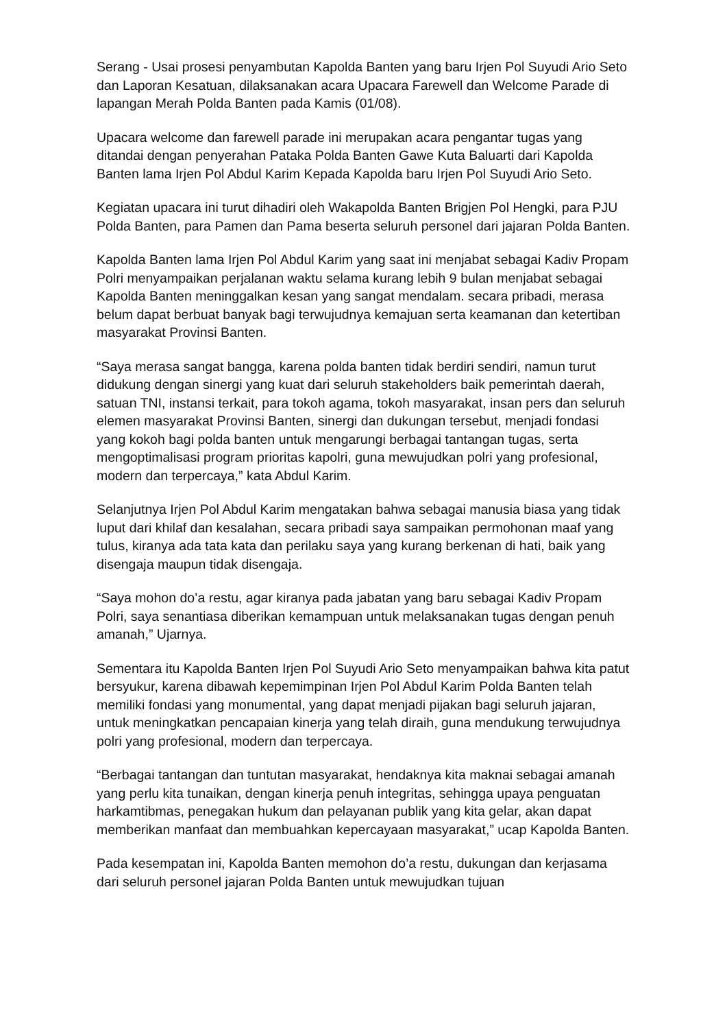Serang - Usai prosesi penyambutan Kapolda Banten yang baru Irjen Pol Suyudi Ario Seto dan Laporan Kesatuan, dilaksanakan acara Upacara Farewell dan Welcome Parade di lapangan Merah Polda Banten pada Kamis (01/08).
Upacara welcome dan farewell parade ini merupakan acara pengantar tugas yang ditandai dengan penyerahan Pataka Polda Banten Gawe Kuta Baluarti dari Kapolda Banten lama Irjen Pol Abdul Karim Kepada Kapolda baru Irjen Pol Suyudi Ario Seto.
Kegiatan upacara ini turut dihadiri oleh Wakapolda Banten Brigjen Pol Hengki, para PJU Polda Banten, para Pamen dan Pama beserta seluruh personel dari jajaran Polda Banten.
Kapolda Banten lama Irjen Pol Abdul Karim yang saat ini menjabat sebagai Kadiv Propam Polri menyampaikan perjalanan waktu selama kurang lebih 9 bulan menjabat sebagai Kapolda Banten meninggalkan kesan yang sangat mendalam. secara pribadi, merasa belum dapat berbuat banyak bagi terwujudnya kemajuan serta keamanan dan ketertiban masyarakat Provinsi Banten.
“Saya merasa sangat bangga, karena polda banten tidak berdiri sendiri, namun turut didukung dengan sinergi yang kuat dari seluruh stakeholders baik pemerintah daerah, satuan TNI, instansi terkait, para tokoh agama, tokoh masyarakat, insan pers dan seluruh elemen masyarakat Provinsi Banten, sinergi dan dukungan tersebut, menjadi fondasi yang kokoh bagi polda banten untuk mengarungi berbagai tantangan tugas, serta mengoptimalisasi program prioritas kapolri, guna mewujudkan polri yang profesional, modern dan terpercaya,” kata Abdul Karim.
Selanjutnya Irjen Pol Abdul Karim mengatakan bahwa sebagai manusia biasa yang tidak luput dari khilaf dan kesalahan, secara pribadi saya sampaikan permohonan maaf yang tulus, kiranya ada tata kata dan perilaku saya yang kurang berkenan di hati, baik yang disengaja maupun tidak disengaja.
“Saya mohon do’a restu, agar kiranya pada jabatan yang baru sebagai Kadiv Propam Polri, saya senantiasa diberikan kemampuan untuk melaksanakan tugas dengan penuh amanah,” Ujarnya.
Sementara itu Kapolda Banten Irjen Pol Suyudi Ario Seto menyampaikan bahwa kita patut bersyukur, karena dibawah kepemimpinan Irjen Pol Abdul Karim Polda Banten telah memiliki fondasi yang monumental, yang dapat menjadi pijakan bagi seluruh jajaran, untuk meningkatkan pencapaian kinerja yang telah diraih, guna mendukung terwujudnya polri yang profesional, modern dan terpercaya.
“Berbagai tantangan dan tuntutan masyarakat, hendaknya kita maknai sebagai amanah yang perlu kita tunaikan, dengan kinerja penuh integritas, sehingga upaya penguatan harkamtibmas, penegakan hukum dan pelayanan publik yang kita gelar, akan dapat memberikan manfaat dan membuahkan kepercayaan masyarakat,” ucap Kapolda Banten.
Pada kesempatan ini, Kapolda Banten memohon do’a restu, dukungan dan kerjasama dari seluruh personel jajaran Polda Banten untuk mewujudkan tujuan